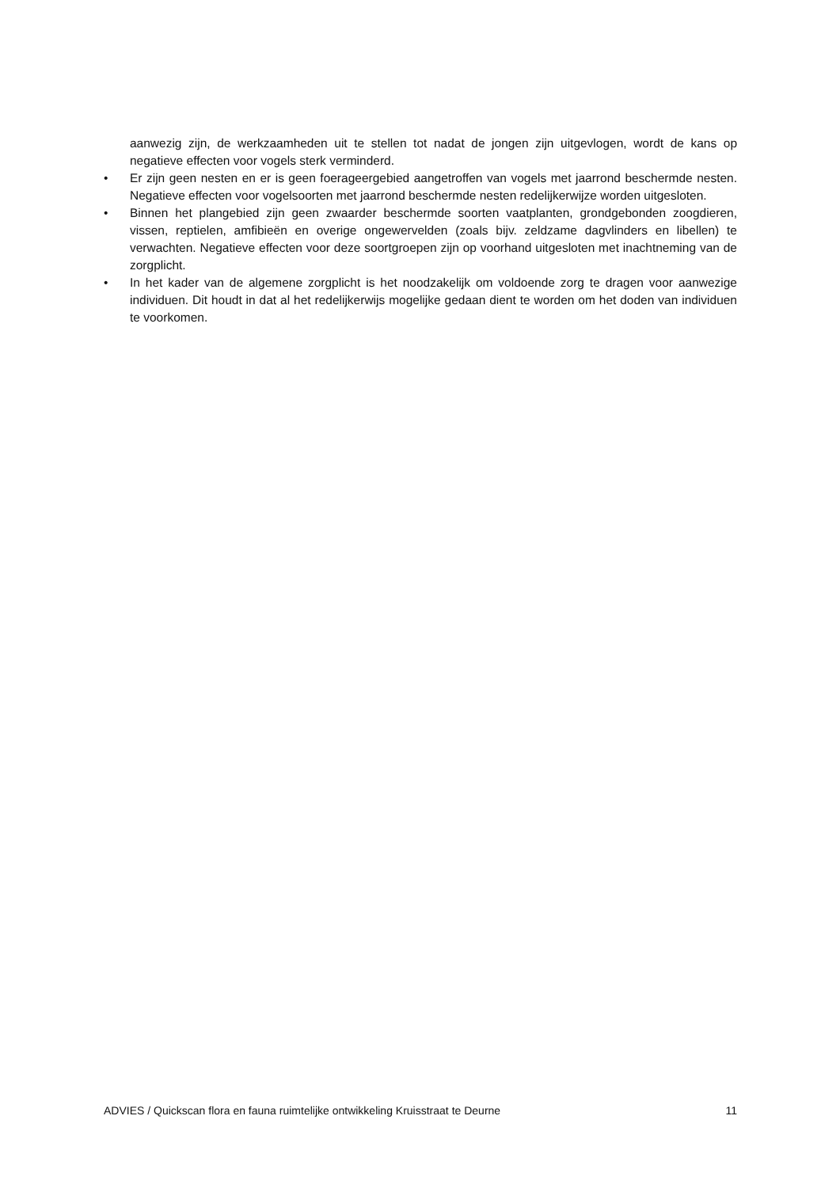aanwezig zijn, de werkzaamheden uit te stellen tot nadat de jongen zijn uitgevlogen, wordt de kans op negatieve effecten voor vogels sterk verminderd.
• Er zijn geen nesten en er is geen foerageergebied aangetroffen van vogels met jaarrond beschermde nesten. Negatieve effecten voor vogelsoorten met jaarrond beschermde nesten redelijkerwijze worden uitgesloten.
• Binnen het plangebied zijn geen zwaarder beschermde soorten vaatplanten, grondgebonden zoogdieren, vissen, reptielen, amfibieën en overige ongewervelden (zoals bijv. zeldzame dagvlinders en libellen) te verwachten. Negatieve effecten voor deze soortgroepen zijn op voorhand uitgesloten met inachtneming van de zorgplicht.
• In het kader van de algemene zorgplicht is het noodzakelijk om voldoende zorg te dragen voor aanwezige individuen. Dit houdt in dat al het redelijkerwijs mogelijke gedaan dient te worden om het doden van individuen te voorkomen.
ADVIES / Quickscan flora en fauna ruimtelijke ontwikkeling Kruisstraat te Deurne 11